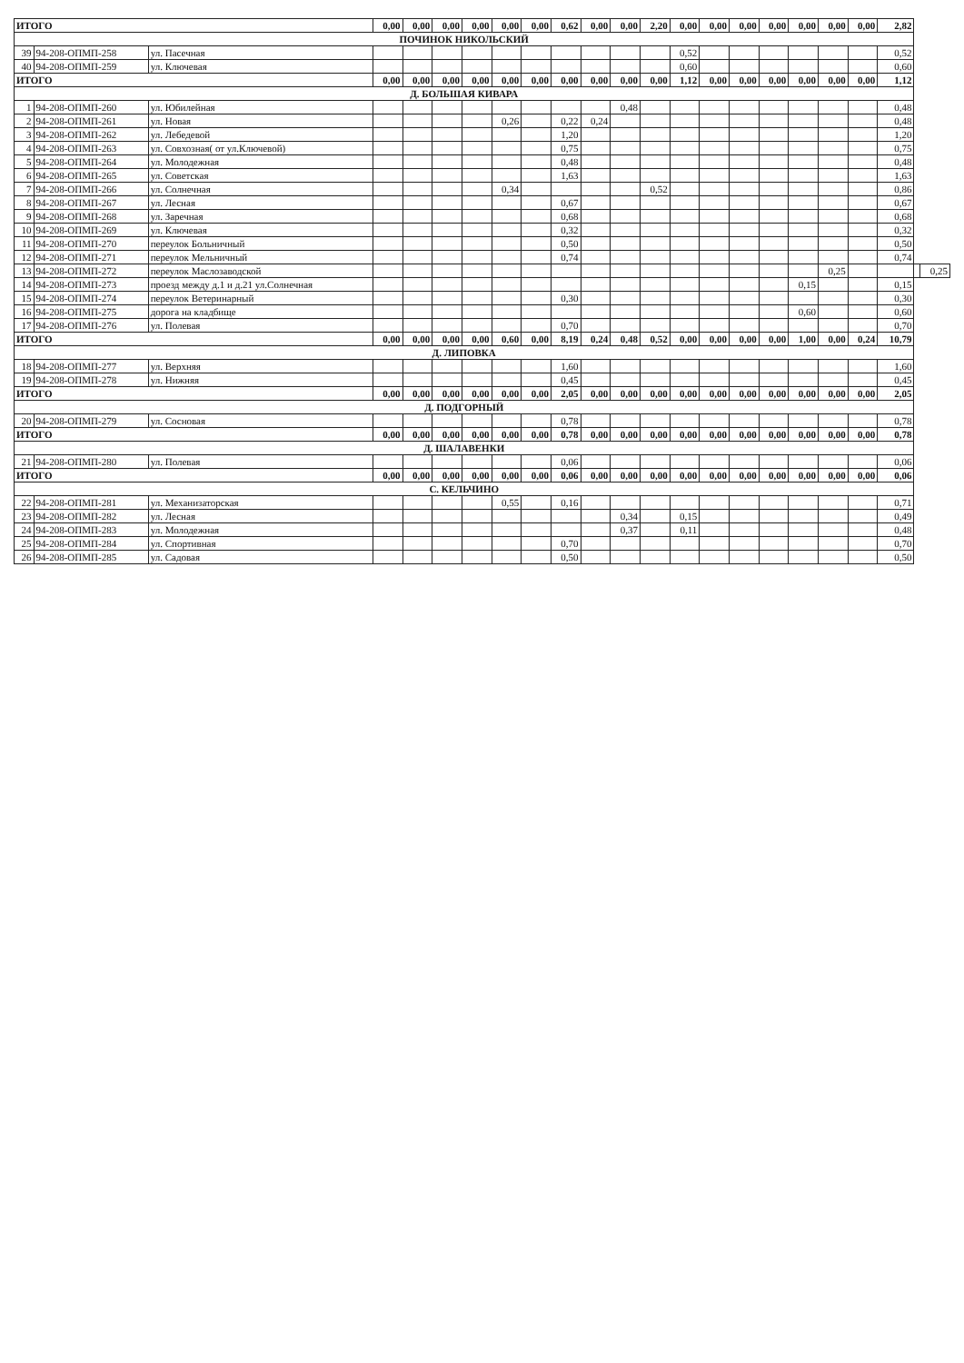| ИТОГО | | | 0,00 | 0,00 | 0,00 | 0,00 | 0,00 | 0,00 | 0,62 | 0,00 | 0,00 | 2,20 | 0,00 | 0,00 | 0,00 | 0,00 | 0,00 | 0,00 | 0,00 | 2,82 | | |
| ПОЧИНОК НИКОЛЬСКИЙ | | | | | | | | | | | | | | | | | | | | | | |
| 39 | 94-208-ОПМП-258 | ул. Пасечная | | | | | | | | | | | 0,52 | | | | | | | 0,52 | | |
| 40 | 94-208-ОПМП-259 | ул. Ключевая | | | | | | | | | | | 0,60 | | | | | | | 0,60 | | |
| ИТОГО | | | 0,00 | 0,00 | 0,00 | 0,00 | 0,00 | 0,00 | 0,00 | 0,00 | 0,00 | 0,00 | 1,12 | 0,00 | 0,00 | 0,00 | 0,00 | 0,00 | 0,00 | 1,12 | | |
| Д. БОЛЬШАЯ КИВАРА | | | | | | | | | | | | | | | | | | | | | | |
| 1 | 94-208-ОПМП-260 | ул. Юбилейная | | | | | | | | | 0,48 | | | | | | | | | 0,48 | | |
| 2 | 94-208-ОПМП-261 | ул. Новая | | | | | 0,26 | | 0,22 | 0,24 | | | | | | | | | | 0,48 | | |
| 3 | 94-208-ОПМП-262 | ул. Лебедевой | | | | | | | 1,20 | | | | | | | | | | | 1,20 | | |
| 4 | 94-208-ОПМП-263 | ул. Совхозная( от ул.Ключевой) | | | | | | | 0,75 | | | | | | | | | | | 0,75 | | |
| 5 | 94-208-ОПМП-264 | ул. Молодежная | | | | | | | 0,48 | | | | | | | | | | | 0,48 | | |
| 6 | 94-208-ОПМП-265 | ул. Советская | | | | | | | 1,63 | | | | | | | | | | | 1,63 | | |
| 7 | 94-208-ОПМП-266 | ул. Солнечная | | | | | 0,34 | | | | | 0,52 | | | | | | | | 0,86 | | |
| 8 | 94-208-ОПМП-267 | ул. Лесная | | | | | | | 0,67 | | | | | | | | | | | 0,67 | | |
| 9 | 94-208-ОПМП-268 | ул. Заречная | | | | | | | 0,68 | | | | | | | | | | | 0,68 | | |
| 10 | 94-208-ОПМП-269 | ул. Ключевая | | | | | | | 0,32 | | | | | | | | | | | 0,32 | | |
| 11 | 94-208-ОПМП-270 | переулок Больничный | | | | | | | 0,50 | | | | | | | | | | | 0,50 | | |
| 12 | 94-208-ОПМП-271 | переулок Мельничный | | | | | | | 0,74 | | | | | | | | | | | 0,74 | | |
| 13 | 94-208-ОПМП-272 | переулок Маслозаводской | | | | | | | | | | | | | | | | 0,25 | | | | 0,25 |
| 14 | 94-208-ОПМП-273 | проезд между д.1 и д.21 ул.Солнечная | | | | | | | | | | | | | | | 0,15 | | | 0,15 | | |
| 15 | 94-208-ОПМП-274 | переулок Ветеринарный | | | | | | | 0,30 | | | | | | | | | | | 0,30 | | |
| 16 | 94-208-ОПМП-275 | дорога на кладбище | | | | | | | | | | | | | | | 0,60 | | | 0,60 | | |
| 17 | 94-208-ОПМП-276 | ул. Полевая | | | | | | | 0,70 | | | | | | | | | | | 0,70 | | |
| ИТОГО | | | 0,00 | 0,00 | 0,00 | 0,00 | 0,60 | 0,00 | 8,19 | 0,24 | 0,48 | 0,52 | 0,00 | 0,00 | 0,00 | 0,00 | 1,00 | 0,00 | 0,24 | 10,79 | | |
| Д. ЛИПОВКА | | | | | | | | | | | | | | | | | | | | | | |
| 18 | 94-208-ОПМП-277 | ул. Верхняя | | | | | | | 1,60 | | | | | | | | | | | 1,60 | | |
| 19 | 94-208-ОПМП-278 | ул. Нижняя | | | | | | | 0,45 | | | | | | | | | | | 0,45 | | |
| ИТОГО | | | 0,00 | 0,00 | 0,00 | 0,00 | 0,00 | 0,00 | 2,05 | 0,00 | 0,00 | 0,00 | 0,00 | 0,00 | 0,00 | 0,00 | 0,00 | 0,00 | 0,00 | 2,05 | | |
| Д. ПОДГОРНЫЙ | | | | | | | | | | | | | | | | | | | | | | |
| 20 | 94-208-ОПМП-279 | ул. Сосновая | | | | | | | 0,78 | | | | | | | | | | | 0,78 | | |
| ИТОГО | | | 0,00 | 0,00 | 0,00 | 0,00 | 0,00 | 0,00 | 0,78 | 0,00 | 0,00 | 0,00 | 0,00 | 0,00 | 0,00 | 0,00 | 0,00 | 0,00 | 0,00 | 0,78 | | |
| Д. ШАЛАВЕНКИ | | | | | | | | | | | | | | | | | | | | | | |
| 21 | 94-208-ОПМП-280 | ул. Полевая | | | | | | | 0,06 | | | | | | | | | | | 0,06 | | |
| ИТОГО | | | 0,00 | 0,00 | 0,00 | 0,00 | 0,00 | 0,00 | 0,06 | 0,00 | 0,00 | 0,00 | 0,00 | 0,00 | 0,00 | 0,00 | 0,00 | 0,00 | 0,00 | 0,06 | | |
| С. КЕЛЬЧИНО | | | | | | | | | | | | | | | | | | | | | | |
| 22 | 94-208-ОПМП-281 | ул. Механизаторская | | | | | 0,55 | | 0,16 | | | | | | | | | | | 0,71 | | |
| 23 | 94-208-ОПМП-282 | ул. Лесная | | | | | | | | | 0,34 | | 0,15 | | | | | | | 0,49 | | |
| 24 | 94-208-ОПМП-283 | ул. Молодежная | | | | | | | | | 0,37 | | 0,11 | | | | | | | 0,48 | | |
| 25 | 94-208-ОПМП-284 | ул. Спортивная | | | | | | | 0,70 | | | | | | | | | | | 0,70 | | |
| 26 | 94-208-ОПМП-285 | ул. Садовая | | | | | | | 0,50 | | | | | | | | | | | 0,50 | | |